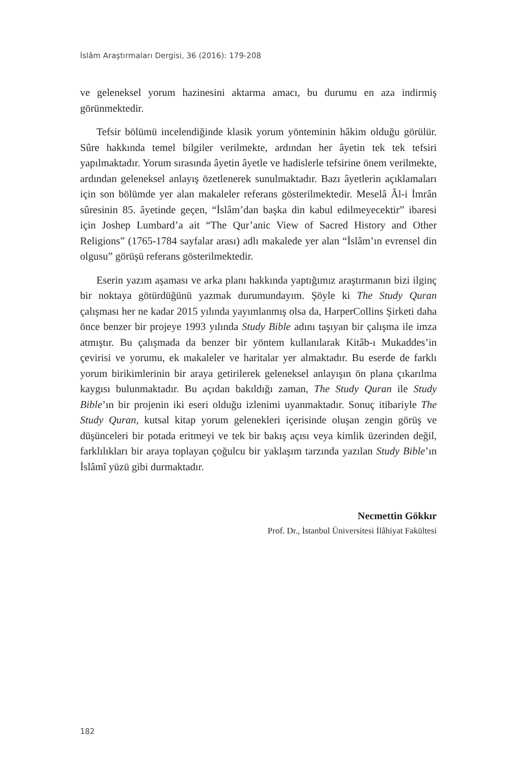İslâm Araştırmaları Dergisi, 36 (2016): 179-208
ve geleneksel yorum hazinesini aktarma amacı, bu durumu en aza indirmiş görünmektedir.
Tefsir bölümü incelendiğinde klasik yorum yönteminin hâkim olduğu görülür. Sûre hakkında temel bilgiler verilmekte, ardından her âyetin tek tek tefsiri yapılmaktadır. Yorum sırasında âyetin âyetle ve hadislerle tefsirine önem verilmekte, ardından geleneksel anlayış özetlenerek sunulmaktadır. Bazı âyetlerin açıklamaları için son bölümde yer alan makaleler referans gösterilmektedir. Meselâ Âl-i İmrân sûresinin 85. âyetinde geçen, “İslâm’dan başka din kabul edilmeyecektir” ibaresi için Joshep Lumbard’a ait “The Qur’anic View of Sacred History and Other Religions” (1765-1784 sayfalar arası) adlı makalede yer alan “İslâm’ın evrensel din olgusu” görüşü referans gösterilmektedir.
Eserin yazım aşaması ve arka planı hakkında yaptığımız araştırmanın bizi ilginç bir noktaya götürdüğünü yazmak durumundayım. Şöyle ki The Study Quran çalışması her ne kadar 2015 yılında yayımlanmış olsa da, HarperCollins Şirketi daha önce benzer bir projeye 1993 yılında Study Bible adını taşıyan bir çalışma ile imza atmıştır. Bu çalışmada da benzer bir yöntem kullanılarak Kitâb-ı Mukaddes’in çevirisi ve yorumu, ek makaleler ve haritalar yer almaktadır. Bu eserde de farklı yorum birikimlerinin bir araya getirilerek geleneksel anlayışın ön plana çıkarılma kaygısı bulunmaktadır. Bu açıdan bakıldığı zaman, The Study Quran ile Study Bible’ın bir projenin iki eseri olduğu izlenimi uyanmaktadır. Sonuç itibariyle The Study Quran, kutsal kitap yorum gelenekleri içerisinde oluşan zengin görüş ve düşünceleri bir potada eritmeyi ve tek bir bakış açısı veya kimlik üzerinden değil, farklılıkları bir araya toplayan çoğulcu bir yaklaşım tarzında yazılan Study Bible’ın İslâmî yüzü gibi durmaktadır.
Necmettin Gökkır
Prof. Dr., İstanbul Üniversitesi İlâhiyat Fakültesi
182